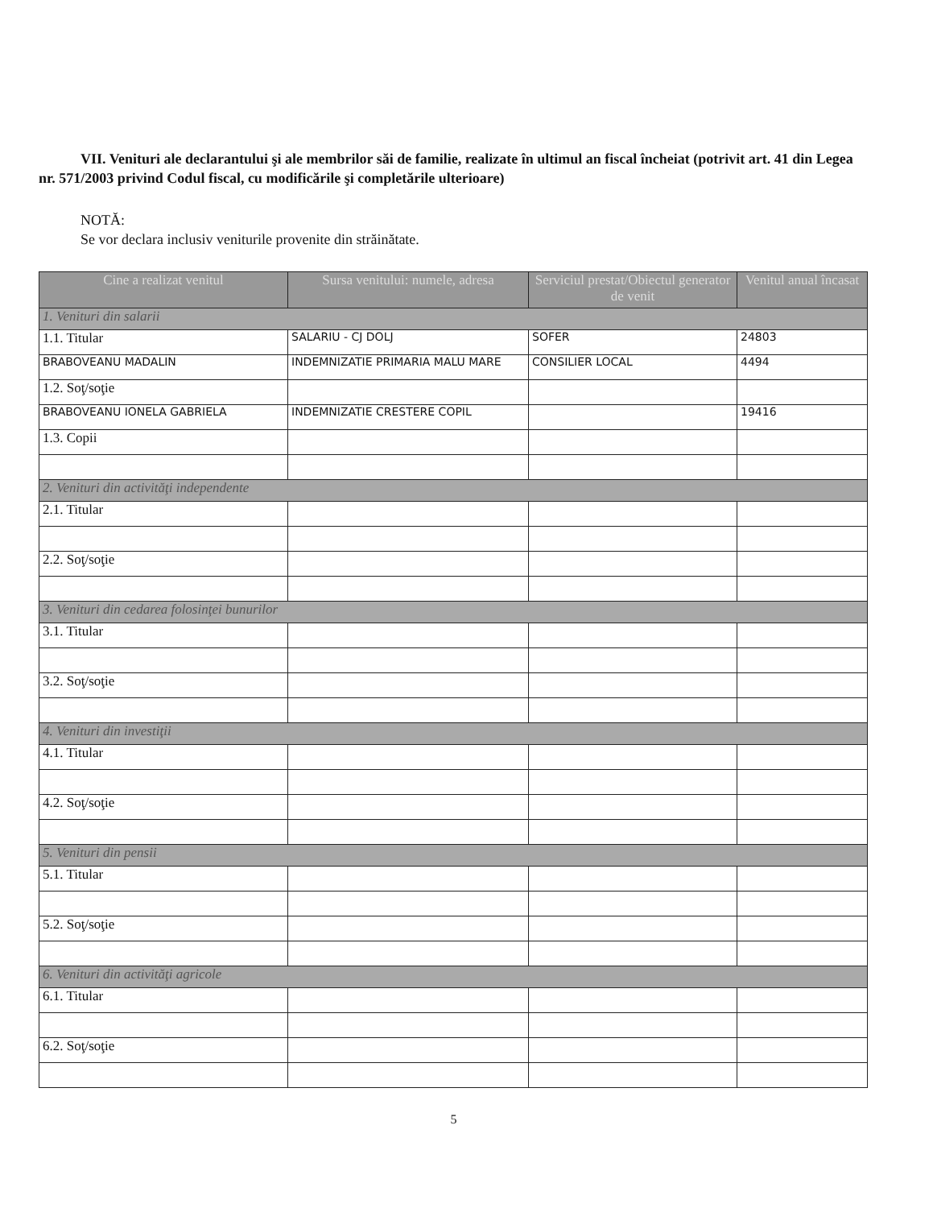VII. Venituri ale declarantului şi ale membrilor săi de familie, realizate în ultimul an fiscal încheiat (potrivit art. 41 din Legea nr. 571/2003 privind Codul fiscal, cu modificările şi completările ulterioare)
NOTĂ:
Se vor declara inclusiv veniturile provenite din străinătate.
| Cine a realizat venitul | Sursa venitului: numele, adresa | Serviciul prestat/Obiectul generator de venit | Venitul anual încasat |
| --- | --- | --- | --- |
| 1. Venituri din salarii | | | |
| 1.1. Titular | SALARIU - CJ DOLJ | SOFER | 24803 |
| BRABOVEANU MADALIN | INDEMNIZATIE PRIMARIA MALU MARE | CONSILIER LOCAL | 4494 |
| 1.2. Soţ/soţie | | | |
| BRABOVEANU IONELA GABRIELA | INDEMNIZATIE CRESTERE COPIL | | 19416 |
| 1.3. Copii | | | |
| 2. Venituri din activităţi independente | | | |
| 2.1. Titular | | | |
| 2.2. Soţ/soţie | | | |
| 3. Venituri din cedarea folosinţei bunurilor | | | |
| 3.1. Titular | | | |
| 3.2. Soţ/soţie | | | |
| 4. Venituri din investiţii | | | |
| 4.1. Titular | | | |
| 4.2. Soţ/soţie | | | |
| 5. Venituri din pensii | | | |
| 5.1. Titular | | | |
| 5.2. Soţ/soţie | | | |
| 6. Venituri din activităţi agricole | | | |
| 6.1. Titular | | | |
| 6.2. Soţ/soţie | | | |
5